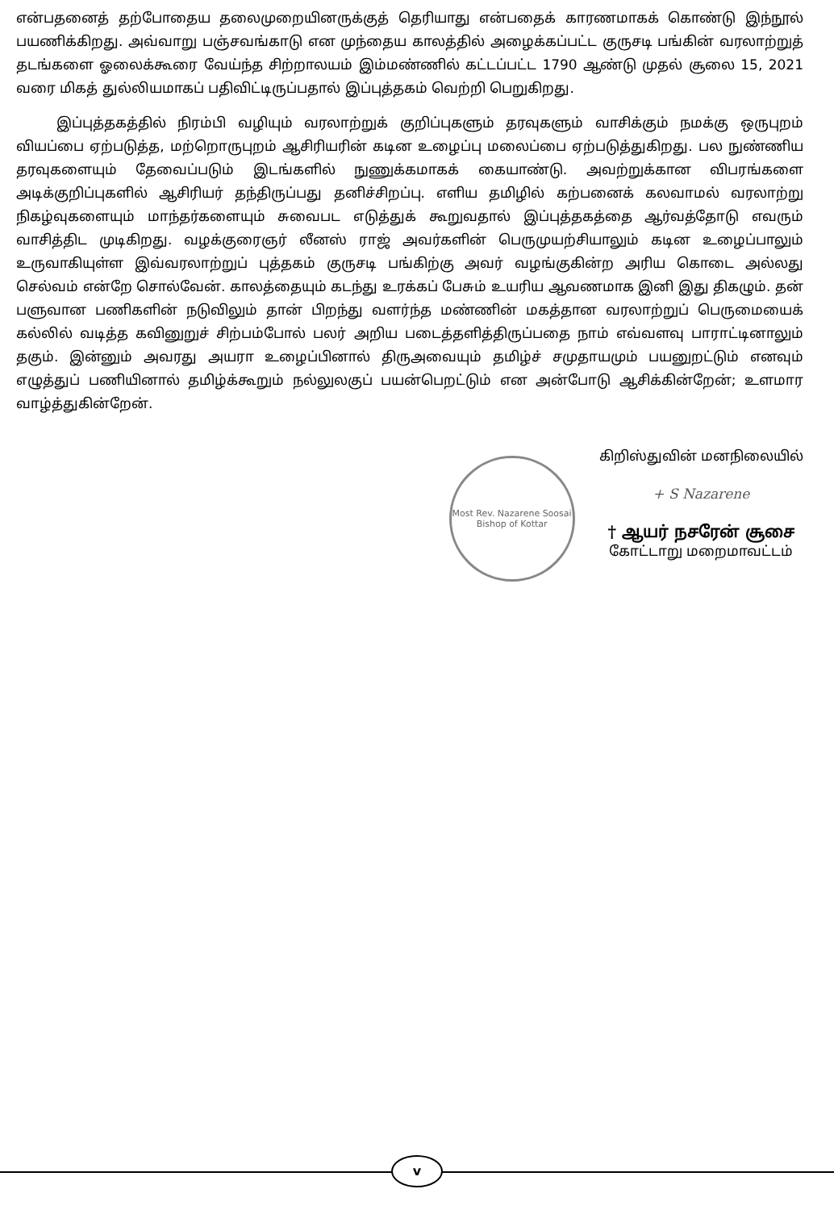என்பதனைத் தற்போதைய தலைமுறையினருக்குத் தெரியாது என்பதைக் காரணமாகக் கொண்டு இந்நூல் பயணிக்கிறது. அவ்வாறு பஞ்சவங்காடு என முந்தைய காலத்தில் அழைக்கப்பட்ட குருசடி பங்கின் வரலாற்றுத் தடங்களை ஓலைக்கூரை வேய்ந்த சிற்றாலயம் இம்மண்ணில் கட்டப்பட்ட 1790 ஆண்டு முதல் சூலை 15, 2021 வரை மிகத் துல்லியமாகப் பதிவிட்டிருப்பதால் இப்புத்தகம் வெற்றி பெறுகிறது.
இப்புத்தகத்தில் நிரம்பி வழியும் வரலாற்றுக் குறிப்புகளும் தரவுகளும் வாசிக்கும் நமக்கு ஒருபுறம் வியப்பை ஏற்படுத்த, மற்றொருபுறம் ஆசிரியரின் கடின உழைப்பு மலைப்பை ஏற்படுத்துகிறது. பல நுண்ணிய தரவுகளையும் தேவைப்படும் இடங்களில் நுணுக்கமாகக் கையாண்டு. அவற்றுக்கான விபரங்களை அடிக்குறிப்புகளில் ஆசிரியர் தந்திருப்பது தனிச்சிறப்பு. எளிய தமிழில் கற்பனைக் கலவாமல் வரலாற்று நிகழ்வுகளையும் மாந்தர்களையும் சுவைபட எடுத்துக் கூறுவதால் இப்புத்தகத்தை ஆர்வத்தோடு எவரும் வாசித்திட முடிகிறது. வழக்குரைஞர் லீனஸ் ராஜ் அவர்களின் பெருமுயற்சியாலும் கடின உழைப்பாலும் உருவாகியுள்ள இவ்வரலாற்றுப் புத்தகம் குருசடி பங்கிற்கு அவர் வழங்குகின்ற அரிய கொடை அல்லது செல்வம் என்றே சொல்வேன். காலத்தையும் கடந்து உரக்கப் பேசும் உயரிய ஆவணமாக இனி இது திகழும். தன் பளுவான பணிகளின் நடுவிலும் தான் பிறந்து வளர்ந்த மண்ணின் மகத்தான வரலாற்றுப் பெருமையைக் கல்லில் வடித்த கவினுறுச் சிற்பம்போல் பலர் அறிய படைத்தளித்திருப்பதை நாம் எவ்வளவு பாராட்டினாலும் தகும். இன்னும் அவரது அயரா உழைப்பினால் திருஅவையும் தமிழ்ச் சமுதாயமும் பயனுறட்டும் எனவும் எழுத்துப் பணியினால் தமிழ்க்கூறும் நல்லுலகுப் பயன்பெறட்டும் என அன்போடு ஆசிக்கின்றேன்; உளமார வாழ்த்துகின்றேன்.
Most Rev. Nazarene Soosai
Bishop of Kottar
கிறிஸ்துவின் மனநிலையில்
+ S Nazarene
† ஆயர் நசரேன் சூசை
கோட்டாறு மறைமாவட்டம்
v